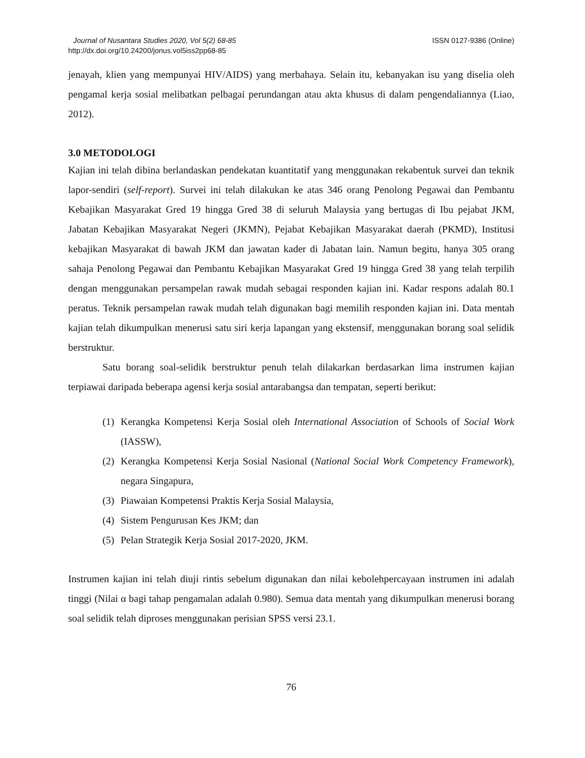Journal of Nusantara Studies 2020, Vol 5(2) 68-85 ISSN 0127-9386 (Online)
http://dx.doi.org/10.24200/jonus.vol5iss2pp68-85
jenayah, klien yang mempunyai HIV/AIDS) yang merbahaya. Selain itu, kebanyakan isu yang diselia oleh pengamal kerja sosial melibatkan pelbagai perundangan atau akta khusus di dalam pengendaliannya (Liao, 2012).
3.0 METODOLOGI
Kajian ini telah dibina berlandaskan pendekatan kuantitatif yang menggunakan rekabentuk survei dan teknik lapor-sendiri (self-report). Survei ini telah dilakukan ke atas 346 orang Penolong Pegawai dan Pembantu Kebajikan Masyarakat Gred 19 hingga Gred 38 di seluruh Malaysia yang bertugas di Ibu pejabat JKM, Jabatan Kebajikan Masyarakat Negeri (JKMN), Pejabat Kebajikan Masyarakat daerah (PKMD), Institusi kebajikan Masyarakat di bawah JKM dan jawatan kader di Jabatan lain. Namun begitu, hanya 305 orang sahaja Penolong Pegawai dan Pembantu Kebajikan Masyarakat Gred 19 hingga Gred 38 yang telah terpilih dengan menggunakan persampelan rawak mudah sebagai responden kajian ini. Kadar respons adalah 80.1 peratus. Teknik persampelan rawak mudah telah digunakan bagi memilih responden kajian ini. Data mentah kajian telah dikumpulkan menerusi satu siri kerja lapangan yang ekstensif, menggunakan borang soal selidik berstruktur.
Satu borang soal-selidik berstruktur penuh telah dilakarkan berdasarkan lima instrumen kajian terpiawai daripada beberapa agensi kerja sosial antarabangsa dan tempatan, seperti berikut:
(1) Kerangka Kompetensi Kerja Sosial oleh International Association of Schools of Social Work (IASSW),
(2) Kerangka Kompetensi Kerja Sosial Nasional (National Social Work Competency Framework), negara Singapura,
(3) Piawaian Kompetensi Praktis Kerja Sosial Malaysia,
(4) Sistem Pengurusan Kes JKM; dan
(5) Pelan Strategik Kerja Sosial 2017-2020, JKM.
Instrumen kajian ini telah diuji rintis sebelum digunakan dan nilai kebolehpercayaan instrumen ini adalah tinggi (Nilai α bagi tahap pengamalan adalah 0.980). Semua data mentah yang dikumpulkan menerusi borang soal selidik telah diproses menggunakan perisian SPSS versi 23.1.
76